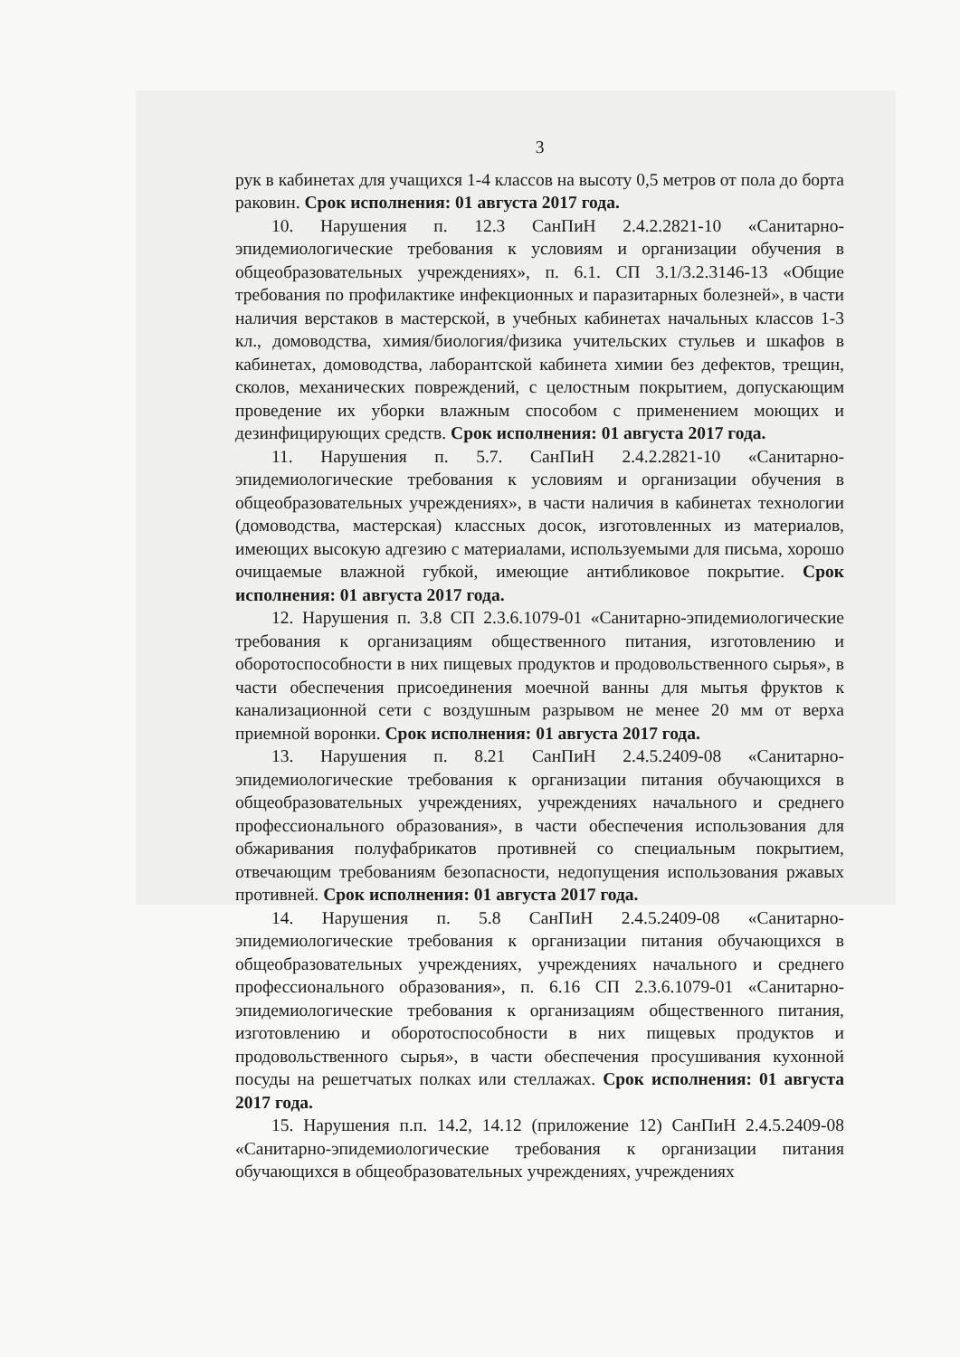3
рук в кабинетах для учащихся 1-4 классов на высоту 0,5 метров от пола до борта раковин. Срок исполнения: 01 августа 2017 года.
10. Нарушения п. 12.3 СанПиН 2.4.2.2821-10 «Санитарно-эпидемиологические требования к условиям и организации обучения в общеобразовательных учреждениях», п. 6.1. СП 3.1/3.2.3146-13 «Общие требования по профилактике инфекционных и паразитарных болезней», в части наличия верстаков в мастерской, в учебных кабинетах начальных классов 1-3 кл., домоводства, химия/биология/физика учительских стульев и шкафов в кабинетах, домоводства, лаборантской кабинета химии без дефектов, трещин, сколов, механических повреждений, с целостным покрытием, допускающим проведение их уборки влажным способом с применением моющих и дезинфицирующих средств. Срок исполнения: 01 августа 2017 года.
11. Нарушения п. 5.7. СанПиН 2.4.2.2821-10 «Санитарно-эпидемиологические требования к условиям и организации обучения в общеобразовательных учреждениях», в части наличия в кабинетах технологии (домоводства, мастерская) классных досок, изготовленных из материалов, имеющих высокую адгезию с материалами, используемыми для письма, хорошо очищаемые влажной губкой, имеющие антибликовое покрытие. Срок исполнения: 01 августа 2017 года.
12. Нарушения п. 3.8 СП 2.3.6.1079-01 «Санитарно-эпидемиологические требования к организациям общественного питания, изготовлению и оборотоспособности в них пищевых продуктов и продовольственного сырья», в части обеспечения присоединения моечной ванны для мытья фруктов к канализационной сети с воздушным разрывом не менее 20 мм от верха приемной воронки. Срок исполнения: 01 августа 2017 года.
13. Нарушения п. 8.21 СанПиН 2.4.5.2409-08 «Санитарно-эпидемиологические требования к организации питания обучающихся в общеобразовательных учреждениях, учреждениях начального и среднего профессионального образования», в части обеспечения использования для обжаривания полуфабрикатов противней со специальным покрытием, отвечающим требованиям безопасности, недопущения использования ржавых противней. Срок исполнения: 01 августа 2017 года.
14. Нарушения п. 5.8 СанПиН 2.4.5.2409-08 «Санитарно-эпидемиологические требования к организации питания обучающихся в общеобразовательных учреждениях, учреждениях начального и среднего профессионального образования», п. 6.16 СП 2.3.6.1079-01 «Санитарно-эпидемиологические требования к организациям общественного питания, изготовлению и оборотоспособности в них пищевых продуктов и продовольственного сырья», в части обеспечения просушивания кухонной посуды на решетчатых полках или стеллажах. Срок исполнения: 01 августа 2017 года.
15. Нарушения п.п. 14.2, 14.12 (приложение 12) СанПиН 2.4.5.2409-08 «Санитарно-эпидемиологические требования к организации питания обучающихся в общеобразовательных учреждениях, учреждениях